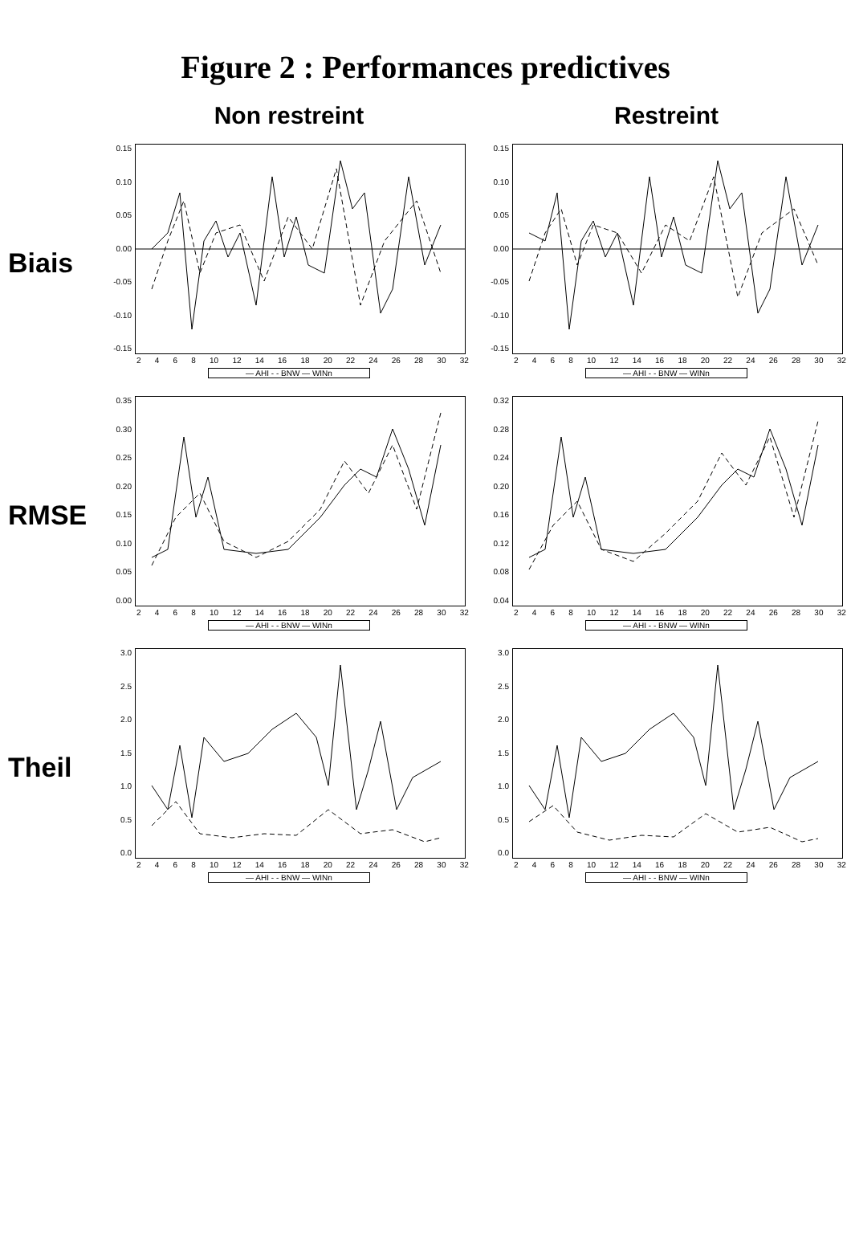Figure 2 : Performances predictives
Non restreint
Restreint
Biais
0.15
0.10
0.05
0.00
-0.05
-0.10
-0.15
2468 10 12 14 16 18 20 22 24 26 28 30 32
— AHI - - BNW — WINn
0.15
0.10
0.05
0.00
-0.05
-0.10
-0.15
2468 10 12 14 16 18 20 22 24 26 28 30 32
— AHI - - BNW — WINn
RMSE
0.35
0.30
0.25
0.20
0.15
0.10
0.05
0.00
2468 10 12 14 16 18 20 22 24 26 28 30 32
— AHI - - BNW — WINn
0.32
0.28
0.24
0.20
0.16
0.12
0.08
0.04
2468 10 12 14 16 18 20 22 24 26 28 30 32
— AHI - - BNW — WINn
Theil
3.0
2.5
2.0
1.5
1.0
0.5
0.0
2468 10 12 14 16 18 20 22 24 26 28 30 32
— AHI - - BNW — WINn
3.0
2.5
2.0
1.5
1.0
0.5
0.0
2468 10 12 14 16 18 20 22 24 26 28 30 32
— AHI - - BNW — WINn